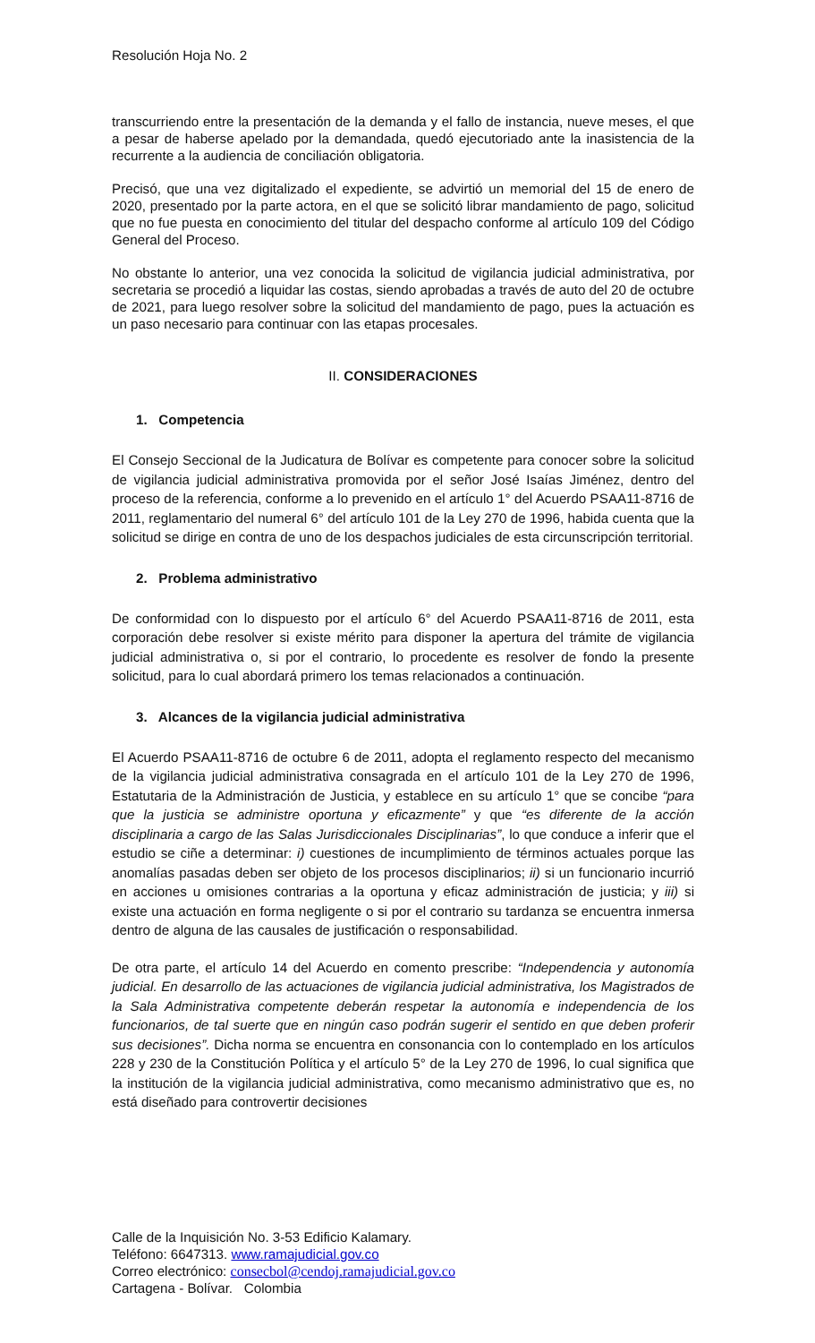Resolución Hoja No. 2
transcurriendo entre la presentación de la demanda y el fallo de instancia, nueve meses, el que a pesar de haberse apelado por la demandada, quedó ejecutoriado ante la inasistencia de la recurrente a la audiencia de conciliación obligatoria.
Precisó, que una vez digitalizado el expediente, se advirtió un memorial del 15 de enero de 2020, presentado por la parte actora, en el que se solicitó librar mandamiento de pago, solicitud que no fue puesta en conocimiento del titular del despacho conforme al artículo 109 del Código General del Proceso.
No obstante lo anterior, una vez conocida la solicitud de vigilancia judicial administrativa, por secretaria se procedió a liquidar las costas, siendo aprobadas a través de auto del 20 de octubre de 2021, para luego resolver sobre la solicitud del mandamiento de pago, pues la actuación es un paso necesario para continuar con las etapas procesales.
II. CONSIDERACIONES
1. Competencia
El Consejo Seccional de la Judicatura de Bolívar es competente para conocer sobre la solicitud de vigilancia judicial administrativa promovida por el señor José Isaías Jiménez, dentro del proceso de la referencia, conforme a lo prevenido en el artículo 1° del Acuerdo PSAA11-8716 de 2011, reglamentario del numeral 6° del artículo 101 de la Ley 270 de 1996, habida cuenta que la solicitud se dirige en contra de uno de los despachos judiciales de esta circunscripción territorial.
2. Problema administrativo
De conformidad con lo dispuesto por el artículo 6° del Acuerdo PSAA11-8716 de 2011, esta corporación debe resolver si existe mérito para disponer la apertura del trámite de vigilancia judicial administrativa o, si por el contrario, lo procedente es resolver de fondo la presente solicitud, para lo cual abordará primero los temas relacionados a continuación.
3. Alcances de la vigilancia judicial administrativa
El Acuerdo PSAA11-8716 de octubre 6 de 2011, adopta el reglamento respecto del mecanismo de la vigilancia judicial administrativa consagrada en el artículo 101 de la Ley 270 de 1996, Estatutaria de la Administración de Justicia, y establece en su artículo 1° que se concibe “para que la justicia se administre oportuna y eficazmente” y que “es diferente de la acción disciplinaria a cargo de las Salas Jurisdiccionales Disciplinarias”, lo que conduce a inferir que el estudio se ciñe a determinar: i) cuestiones de incumplimiento de términos actuales porque las anomalías pasadas deben ser objeto de los procesos disciplinarios; ii) si un funcionario incurrió en acciones u omisiones contrarias a la oportuna y eficaz administración de justicia; y iii) si existe una actuación en forma negligente o si por el contrario su tardanza se encuentra inmersa dentro de alguna de las causales de justificación o responsabilidad.
De otra parte, el artículo 14 del Acuerdo en comento prescribe: “Independencia y autonomía judicial. En desarrollo de las actuaciones de vigilancia judicial administrativa, los Magistrados de la Sala Administrativa competente deberán respetar la autonomía e independencia de los funcionarios, de tal suerte que en ningún caso podrán sugerir el sentido en que deben proferir sus decisiones”. Dicha norma se encuentra en consonancia con lo contemplado en los artículos 228 y 230 de la Constitución Política y el artículo 5° de la Ley 270 de 1996, lo cual significa que la institución de la vigilancia judicial administrativa, como mecanismo administrativo que es, no está diseñado para controvertir decisiones
Calle de la Inquisición No. 3-53 Edificio Kalamary.
Teléfono: 6647313. www.ramajudicial.gov.co
Correo electrónico: consecbol@cendoj.ramajudicial.gov.co
Cartagena - Bolívar. Colombia